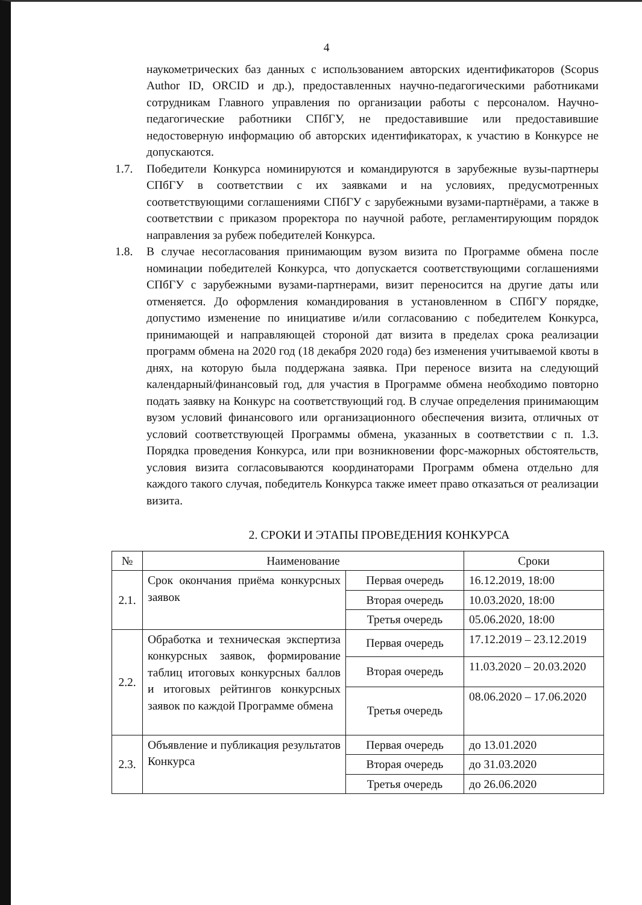4
наукометрических баз данных с использованием авторских идентификаторов (Scopus Author ID, ORCID и др.), предоставленных научно-педагогическими работниками сотрудникам Главного управления по организации работы с персоналом. Научно-педагогические работники СПбГУ, не предоставившие или предоставившие недостоверную информацию об авторских идентификаторах, к участию в Конкурсе не допускаются.
1.7. Победители Конкурса номинируются и командируются в зарубежные вузы-партнеры СПбГУ в соответствии с их заявками и на условиях, предусмотренных соответствующими соглашениями СПбГУ с зарубежными вузами-партнёрами, а также в соответствии с приказом проректора по научной работе, регламентирующим порядок направления за рубеж победителей Конкурса.
1.8. В случае несогласования принимающим вузом визита по Программе обмена после номинации победителей Конкурса, что допускается соответствующими соглашениями СПбГУ с зарубежными вузами-партнерами, визит переносится на другие даты или отменяется. До оформления командирования в установленном в СПбГУ порядке, допустимо изменение по инициативе и/или согласованию с победителем Конкурса, принимающей и направляющей стороной дат визита в пределах срока реализации программ обмена на 2020 год (18 декабря 2020 года) без изменения учитываемой квоты в днях, на которую была поддержана заявка. При переносе визита на следующий календарный/финансовый год, для участия в Программе обмена необходимо повторно подать заявку на Конкурс на соответствующий год. В случае определения принимающим вузом условий финансового или организационного обеспечения визита, отличных от условий соответствующей Программы обмена, указанных в соответствии с п. 1.3. Порядка проведения Конкурса, или при возникновении форс-мажорных обстоятельств, условия визита согласовываются координаторами Программ обмена отдельно для каждого такого случая, победитель Конкурса также имеет право отказаться от реализации визита.
2. СРОКИ И ЭТАПЫ ПРОВЕДЕНИЯ КОНКУРСА
| № | Наименование | | Сроки |
| --- | --- | --- | --- |
| 2.1. | Срок окончания приёма конкурсных заявок | Первая очередь | 16.12.2019, 18:00 |
| | | Вторая очередь | 10.03.2020, 18:00 |
| | | Третья очередь | 05.06.2020, 18:00 |
| 2.2. | Обработка и техническая экспертиза конкурсных заявок, формирование таблиц итоговых конкурсных баллов и итоговых рейтингов конкурсных заявок по каждой Программе обмена | Первая очередь | 17.12.2019 – 23.12.2019 |
| | | Вторая очередь | 11.03.2020 – 20.03.2020 |
| | | Третья очередь | 08.06.2020 – 17.06.2020 |
| 2.3. | Объявление и публикация результатов Конкурса | Первая очередь | до 13.01.2020 |
| | | Вторая очередь | до 31.03.2020 |
| | | Третья очередь | до 26.06.2020 |